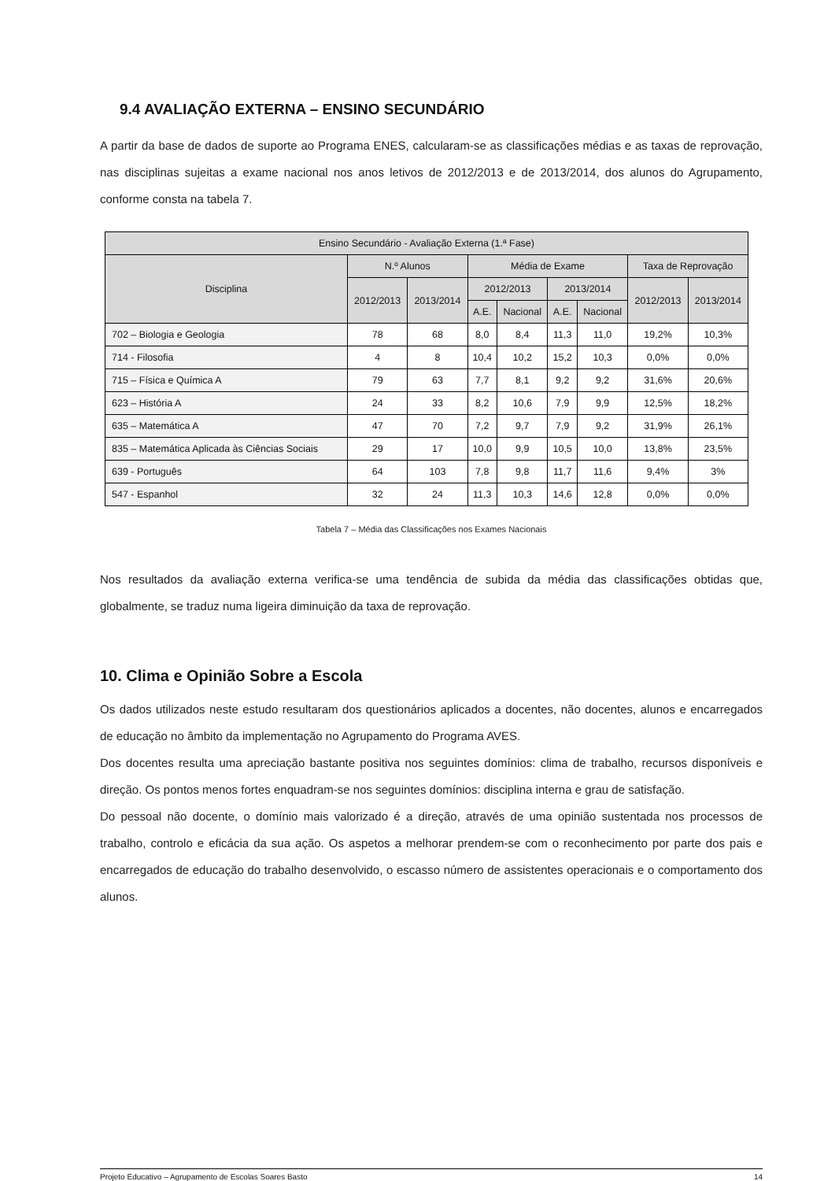9.4 AVALIAÇÃO EXTERNA – ENSINO SECUNDÁRIO
A partir da base de dados de suporte ao Programa ENES, calcularam-se as classificações médias e as taxas de reprovação, nas disciplinas sujeitas a exame nacional nos anos letivos de 2012/2013 e de 2013/2014, dos alunos do Agrupamento, conforme consta na tabela 7.
| Ensino Secundário - Avaliação Externa (1.ª Fase) | | | | | | | | |
| --- | --- | --- | --- | --- | --- | --- | --- | --- |
| Disciplina | N.º Alunos | | Média de Exame | | | | Taxa de Reprovação | |
| | 2012/2013 | 2013/2014 | 2012/2013 | | 2013/2014 | | 2012/2013 | 2013/2014 |
| | | | A.E. | Nacional | A.E. | Nacional | | |
| 702 – Biologia e Geologia | 78 | 68 | 8,0 | 8,4 | 11,3 | 11,0 | 19,2% | 10,3% |
| 714 - Filosofia | 4 | 8 | 10,4 | 10,2 | 15,2 | 10,3 | 0,0% | 0,0% |
| 715 – Física e Química A | 79 | 63 | 7,7 | 8,1 | 9,2 | 9,2 | 31,6% | 20,6% |
| 623 – História A | 24 | 33 | 8,2 | 10,6 | 7,9 | 9,9 | 12,5% | 18,2% |
| 635 – Matemática A | 47 | 70 | 7,2 | 9,7 | 7,9 | 9,2 | 31,9% | 26,1% |
| 835 – Matemática Aplicada às Ciências Sociais | 29 | 17 | 10,0 | 9,9 | 10,5 | 10,0 | 13,8% | 23,5% |
| 639 - Português | 64 | 103 | 7,8 | 9,8 | 11,7 | 11,6 | 9,4% | 3% |
| 547 - Espanhol | 32 | 24 | 11,3 | 10,3 | 14,6 | 12,8 | 0,0% | 0,0% |
Tabela 7 – Média das Classificações nos Exames Nacionais
Nos resultados da avaliação externa verifica-se uma tendência de subida da média das classificações obtidas que, globalmente, se traduz numa ligeira diminuição da taxa de reprovação.
10. Clima e Opinião Sobre a Escola
Os dados utilizados neste estudo resultaram dos questionários aplicados a docentes, não docentes, alunos e encarregados de educação no âmbito da implementação no Agrupamento do Programa AVES.
Dos docentes resulta uma apreciação bastante positiva nos seguintes domínios: clima de trabalho, recursos disponíveis e direção. Os pontos menos fortes enquadram-se nos seguintes domínios: disciplina interna e grau de satisfação.
Do pessoal não docente, o domínio mais valorizado é a direção, através de uma opinião sustentada nos processos de trabalho, controlo e eficácia da sua ação. Os aspetos a melhorar prendem-se com o reconhecimento por parte dos pais e encarregados de educação do trabalho desenvolvido, o escasso número de assistentes operacionais e o comportamento dos alunos.
Projeto Educativo – Agrupamento de Escolas Soares Basto 14